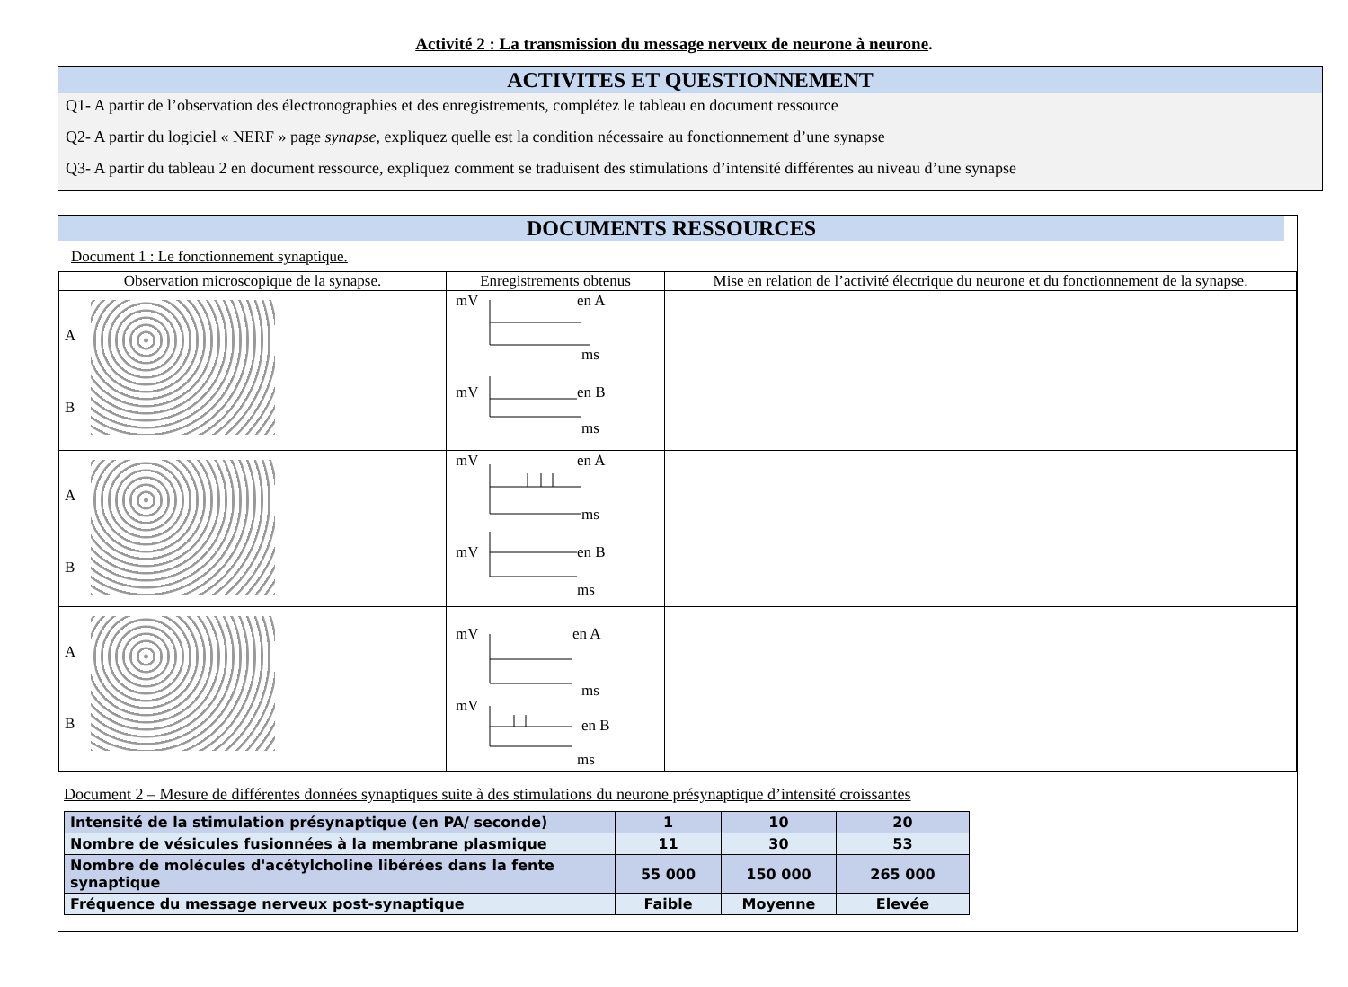Activité 2 : La transmission du message nerveux de neurone à neurone.
ACTIVITES ET QUESTIONNEMENT
Q1- A partir de l’observation des électronographies et des enregistrements, complétez le tableau en document ressource
Q2- A partir du logiciel « NERF » page synapse, expliquez quelle est la condition nécessaire au fonctionnement d’une synapse
Q3- A partir du tableau 2 en document ressource, expliquez comment se traduisent des stimulations d’intensité différentes au niveau d’une synapse
DOCUMENTS RESSOURCES
Document 1 : Le fonctionnement synaptique.
| Observation microscopique de la synapse. | Enregistrements obtenus | Mise en relation de l’activité électrique du neurone et du fonctionnement de la synapse. |
| A B | mV en A ms mV en B ms | |
| A B | mV en A ms mV en B ms | |
| A B | mV en A ms mV en B ms | |
Document 2 – Mesure de différentes données synaptiques suite à des stimulations du neurone présynaptique d’intensité croissantes
| Intensité de la stimulation présynaptique (en PA/ seconde) | 1 | 10 | 20 |
| Nombre de vésicules fusionnées à la membrane plasmique | 11 | 30 | 53 |
| Nombre de molécules d'acétylcholine libérées dans la fente synaptique | 55 000 | 150 000 | 265 000 |
| Fréquence du message nerveux post-synaptique | Faible | Moyenne | Elevée |